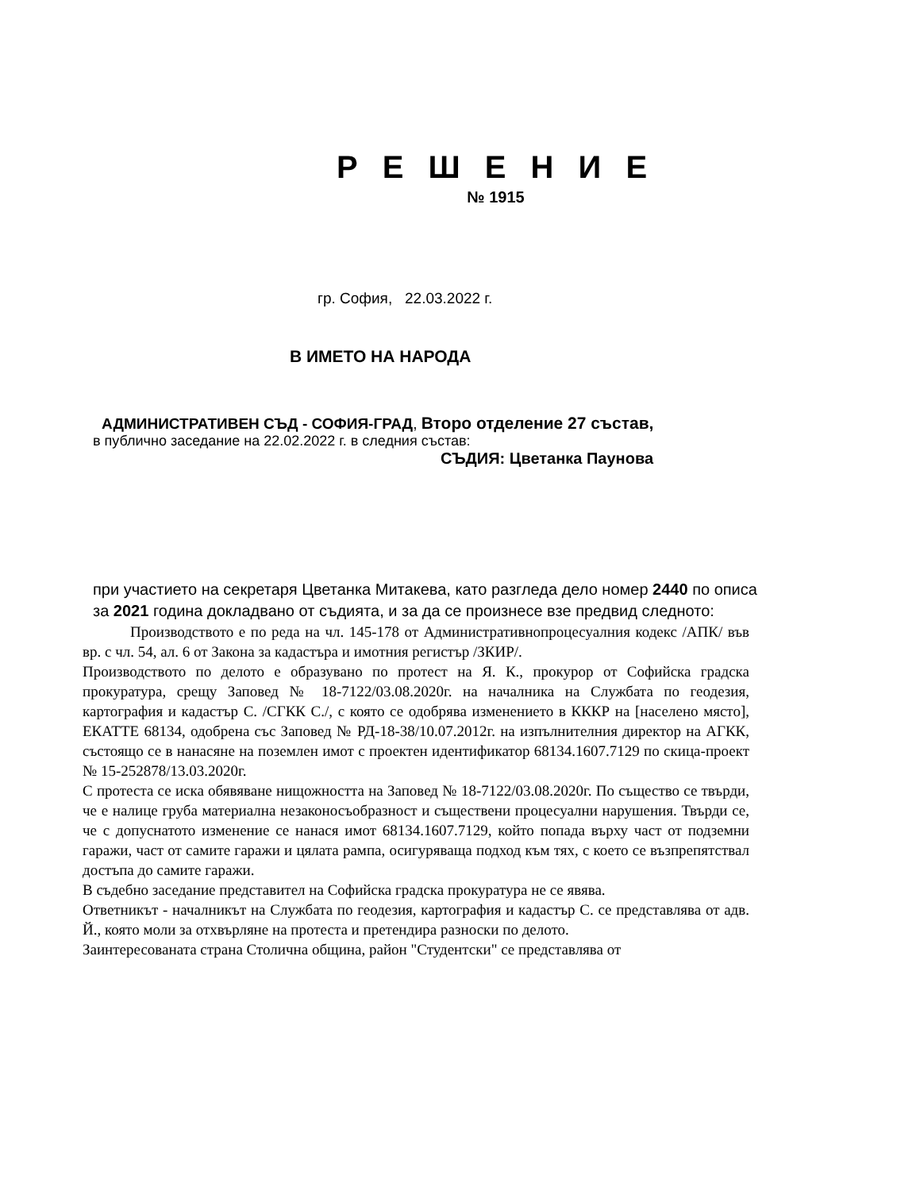Р Е Ш Е Н И Е
№ 1915
гр. София, 22.03.2022 г.
В ИМЕТО НА НАРОДА
АДМИНИСТРАТИВЕН СЪД - СОФИЯ-ГРАД, Второ отделение 27 състав,
в публично заседание на 22.02.2022 г. в следния състав:
СЪДИЯ: Цветанка Паунова
при участието на секретаря Цветанка Митакева, като разгледа дело номер 2440 по описа за 2021 година докладвано от съдията, и за да се произнесе взе предвид следното:
Производството е по реда на чл. 145-178 от Административнопроцесуалния кодекс /АПК/ във вр. с чл. 54, ал. 6 от Закона за кадастъра и имотния регистър /ЗКИР/.
Производството по делото е образувано по протест на Я. К., прокурор от Софийска градска прокуратура, срещу Заповед № 18-7122/03.08.2020г. на началника на Службата по геодезия, картография и кадастър С. /СГКК С./, с която се одобрява изменението в КККР на [населено място], ЕКАТТЕ 68134, одобрена със Заповед № РД-18-38/10.07.2012г. на изпълнителния директор на АГКК, състоящо се в нанасяне на поземлен имот с проектен идентификатор 68134.1607.7129 по скица-проект № 15-252878/13.03.2020г.
С протеста се иска обявяване нищожността на Заповед № 18-7122/03.08.2020г. По същество се твърди, че е налице груба материална незаконосъобразност и съществени процесуални нарушения. Твърди се, че с допуснатото изменение се нанася имот 68134.1607.7129, който попада върху част от подземни гаражи, част от самите гаражи и цялата рампа, осигуряваща подход към тях, с което се възпрепятствал достъпа до самите гаражи.
В съдебно заседание представител на Софийска градска прокуратура не се явява.
Ответникът - началникът на Службата по геодезия, картография и кадастър С. се представлява от адв. Й., която моли за отхвърляне на протеста и претендира разноски по делото.
Заинтересованата страна Столична община, район "Студентски" се представлява от